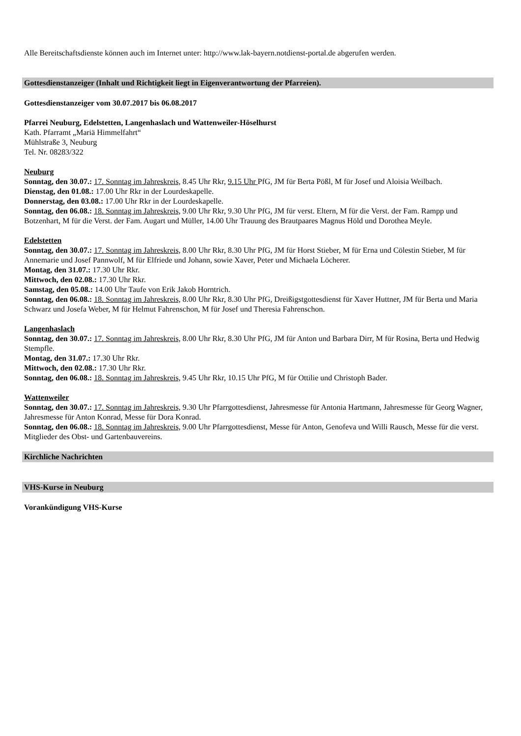Alle Bereitschaftsdienste können auch im Internet unter: http://www.lak-bayern.notdienst-portal.de abgerufen werden.
Gottesdienstanzeiger (Inhalt und Richtigkeit liegt in Eigenverantwortung der Pfarreien).
Gottesdienstanzeiger vom 30.07.2017 bis 06.08.2017
Pfarrei Neuburg, Edelstetten, Langenhaslach und Wattenweiler-Höselhurst
Kath. Pfarramt „Mariä Himmelfahrt“
Mühlstraße 3, Neuburg
Tel. Nr. 08283/322
Neuburg
Sonntag, den 30.07.: 17. Sonntag im Jahreskreis, 8.45 Uhr Rkr, 9.15 Uhr PfG, JM für Berta Pößl, M für Josef und Aloisia Weilbach.
Dienstag, den 01.08.: 17.00 Uhr Rkr in der Lourdeskapelle.
Donnerstag, den 03.08.: 17.00 Uhr Rkr in der Lourdeskapelle.
Sonntag, den 06.08.: 18. Sonntag im Jahreskreis, 9.00 Uhr Rkr, 9.30 Uhr PfG, JM für verst. Eltern, M für die Verst. der Fam. Rampp und Botzenhart, M für die Verst. der Fam. Augart und Müller, 14.00 Uhr Trauung des Brautpaares Magnus Höld und Dorothea Meyle.
Edelstetten
Sonntag, den 30.07.: 17. Sonntag im Jahreskreis, 8.00 Uhr Rkr, 8.30 Uhr PfG, JM für Horst Stieber, M für Erna und Cölestin Stieber, M für Annemarie und Josef Pannwolf, M für Elfriede und Johann, sowie Xaver, Peter und Michaela Löcherer.
Montag, den 31.07.: 17.30 Uhr Rkr.
Mittwoch, den 02.08.: 17.30 Uhr Rkr.
Samstag, den 05.08.: 14.00 Uhr Taufe von Erik Jakob Horntrich.
Sonntag, den 06.08.: 18. Sonntag im Jahreskreis, 8.00 Uhr Rkr, 8.30 Uhr PfG, Dreißigstgottesdienst für Xaver Huttner, JM für Berta und Maria Schwarz und Josefa Weber, M für Helmut Fahrenschon, M für Josef und Theresia Fahrenschon.
Langenhaslach
Sonntag, den 30.07.: 17. Sonntag im Jahreskreis, 8.00 Uhr Rkr, 8.30 Uhr PfG, JM für Anton und Barbara Dirr, M für Rosina, Berta und Hedwig Stempfle.
Montag, den 31.07.: 17.30 Uhr Rkr.
Mittwoch, den 02.08.: 17.30 Uhr Rkr.
Sonntag, den 06.08.: 18. Sonntag im Jahreskreis, 9.45 Uhr Rkr, 10.15 Uhr PfG, M für Ottilie und Christoph Bader.
Wattenweiler
Sonntag, den 30.07.: 17. Sonntag im Jahreskreis, 9.30 Uhr Pfarrgottesdienst, Jahresmesse für Antonia Hartmann, Jahresmesse für Georg Wagner, Jahresmesse für Anton Konrad, Messe für Dora Konrad.
Sonntag, den 06.08.: 18. Sonntag im Jahreskreis, 9.00 Uhr Pfarrgottesdienst, Messe für Anton, Genofeva und Willi Rausch, Messe für die verst. Mitglieder des Obst- und Gartenbauvereins.
Kirchliche Nachrichten
VHS-Kurse in Neuburg
Vorankündigung VHS-Kurse